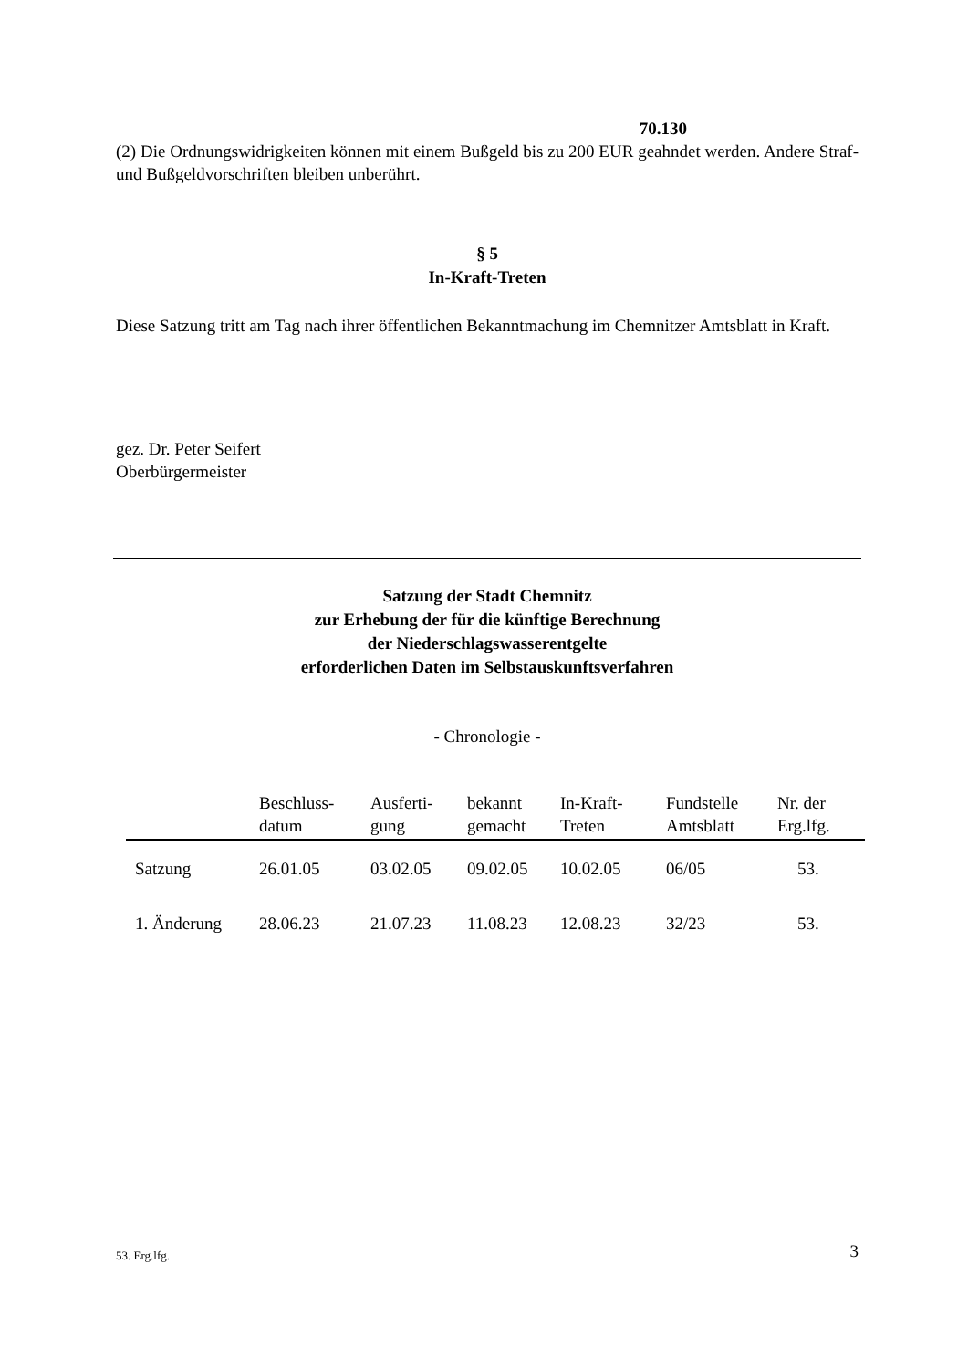70.130
(2) Die Ordnungswidrigkeiten können mit einem Bußgeld bis zu 200 EUR geahndet werden. Andere Straf- und Bußgeldvorschriften bleiben unberührt.
§ 5
In-Kraft-Treten
Diese Satzung tritt am Tag nach ihrer öffentlichen Bekanntmachung im Chemnitzer Amtsblatt in Kraft.
gez. Dr. Peter Seifert
Oberbürgermeister
Satzung der Stadt Chemnitz
zur Erhebung der für die künftige Berechnung
der Niederschlagswasserentgelte
erforderlichen Daten im Selbstauskunftsverfahren
- Chronologie -
| | Beschluss- datum | Ausferti- gung | bekannt gemacht | In-Kraft- Treten | Fundstelle Amtsblatt | Nr. der Erg.lfg. |
| --- | --- | --- | --- | --- | --- | --- |
| Satzung | 26.01.05 | 03.02.05 | 09.02.05 | 10.02.05 | 06/05 | 53. |
| 1. Änderung | 28.06.23 | 21.07.23 | 11.08.23 | 12.08.23 | 32/23 | 53. |
53. Erg.lfg. 3